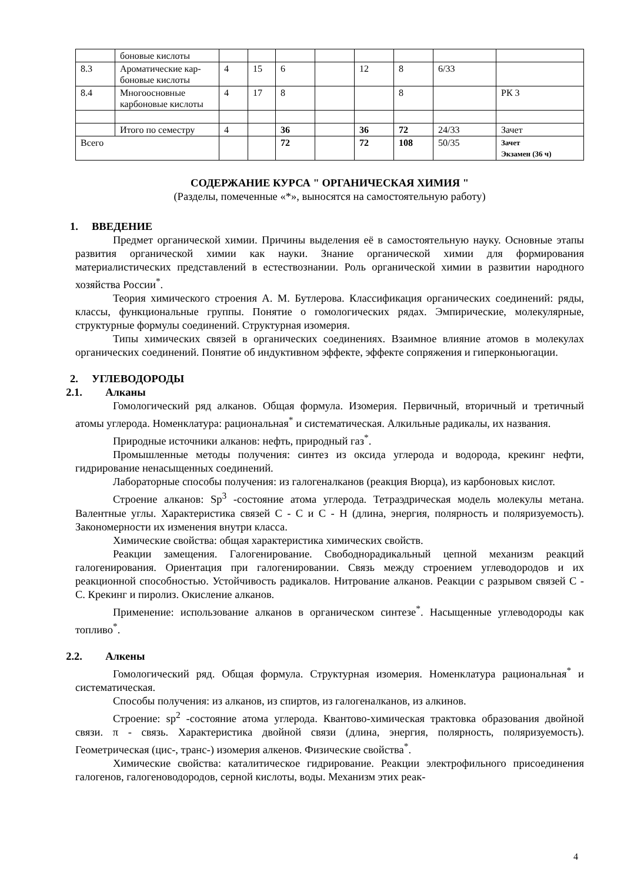| | боновые кислоты | | | | | | | | |
| 8.3 | Ароматические кар-боновые кислоты | 4 | 15 | 6 | | 12 | 8 | 6/33 | |
| 8.4 | Многоосновные карбоновые кислоты | 4 | 17 | 8 | | | 8 | | РК 3 |
| | Итого по семестру | 4 | | 36 | | 36 | 72 | 24/33 | Зачет |
| Всего | | | | 72 | | 72 | 108 | 50/35 | Зачет Экзамен (36 ч) |
СОДЕРЖАНИЕ КУРСА " ОРГАНИЧЕСКАЯ ХИМИЯ "
(Разделы, помеченные «*», выносятся на самостоятельную работу)
1. ВВЕДЕНИЕ
Предмет органической химии. Причины выделения её в самостоятельную науку. Основные этапы развития органической химии как науки. Знание органической химии для формирования материалистических представлений в естествознании. Роль органической химии в развитии народного хозяйства России<sup>*</sup>.
Теория химического строения А. М. Бутлерова. Классификация органических соединений: ряды, классы, функциональные группы. Понятие о гомологических рядах. Эмпирические, молекулярные, структурные формулы соединений. Структурная изомерия.
Типы химических связей в органических соединениях. Взаимное влияние атомов в молекулах органических соединений. Понятие об индуктивном эффекте, эффекте сопряжения и гиперконьюгации.
2. УГЛЕВОДОРОДЫ
2.1. Алканы
Гомологический ряд алканов. Общая формула. Изомерия. Первичный, вторичный и третичный атомы углерода. Номенклатура: рациональная<sup>*</sup> и систематическая. Алкильные радикалы, их названия.
Природные источники алканов: нефть, природный газ<sup>*</sup>.
Промышленные методы получения: синтез из оксида углерода и водорода, крекинг нефти, гидрирование ненасыщенных соединений.
Лабораторные способы получения: из галогеналканов (реакция Вюрца), из карбоновых кислот.
Строение алканов: Sp<sup>3</sup> -состояние атома углерода. Тетраэдрическая модель молекулы метана. Валентные углы. Характеристика связей С - С и С - Н (длина, энергия, полярность и поляризуемость). Закономерности их изменения внутри класса.
Химические свойства: общая характеристика химических свойств.
Реакции замещения. Галогенирование. Свободнорадикальный цепной механизм реакций галогенирования. Ориентация при галогенировании. Связь между строением углеводородов и их реакционной способностью. Устойчивость радикалов. Нитрование алканов. Реакции с разрывом связей С - С. Крекинг и пиролиз. Окисление алканов.
Применение: использование алканов в органическом синтезе<sup>*</sup>. Насыщенные углеводороды как топливо<sup>*</sup>.
2.2. Алкены
Гомологический ряд. Общая формула. Структурная изомерия. Номенклатура рациональная<sup>*</sup> и систематическая.
Способы получения: из алканов, из спиртов, из галогеналканов, из алкинов.
Строение: sp<sup>2</sup> -состояние атома углерода. Квантово-химическая трактовка образования двойной связи. π - связь. Характеристика двойной связи (длина, энергия, полярность, поляризуемость). Геометрическая (цис-, транс-) изомерия алкенов. Физические свойства<sup>*</sup>.
Химические свойства: каталитическое гидрирование. Реакции электрофильного присоединения галогенов, галогеноводородов, серной кислоты, воды. Механизм этих реак-
4